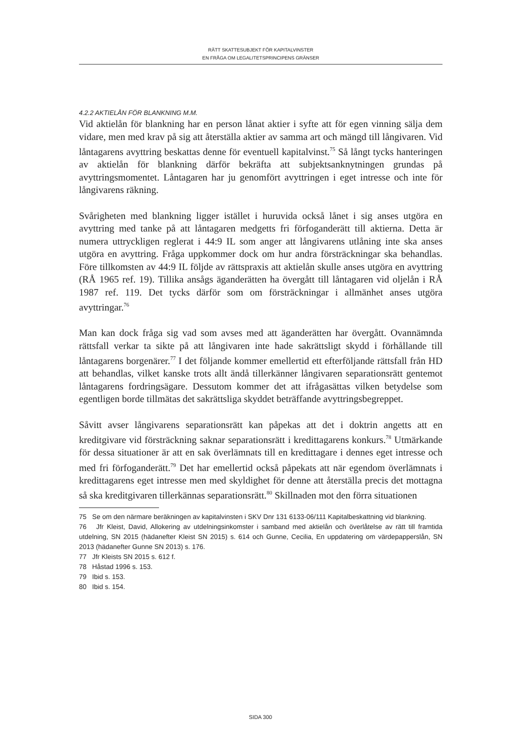RÄTT SKATTESUBJEKT FÖR KAPITALVINSTER
EN FRÅGA OM LEGALITETSPRINCIPENS GRÄNSER
4.2.2 AKTIELÅN FÖR BLANKNING M.M.
Vid aktielån för blankning har en person lånat aktier i syfte att för egen vinning sälja dem vidare, men med krav på sig att återställa aktier av samma art och mängd till långivaren. Vid låntagarens avyttring beskattas denne för eventuell kapitalvinst.<sup>75</sup> Så långt tycks hanteringen av aktielån för blankning därför bekräfta att subjektsanknytningen grundas på avyttringsmomentet. Låntagaren har ju genomfört avyttringen i eget intresse och inte för långivarens räkning.
Svårigheten med blankning ligger istället i huruvida också lånet i sig anses utgöra en avyttring med tanke på att låntagaren medgetts fri förfoganderätt till aktierna. Detta är numera uttryckligen reglerat i 44:9 IL som anger att långivarens utlåning inte ska anses utgöra en avyttring. Fråga uppkommer dock om hur andra försträckningar ska behandlas. Före tillkomsten av 44:9 IL följde av rättspraxis att aktielån skulle anses utgöra en avyttring (RÅ 1965 ref. 19). Tillika ansågs äganderätten ha övergått till låntagaren vid oljelån i RÅ 1987 ref. 119. Det tycks därför som om försträckningar i allmänhet anses utgöra avyttringar.<sup>76</sup>
Man kan dock fråga sig vad som avses med att äganderätten har övergått. Ovannämnda rättsfall verkar ta sikte på att långivaren inte hade sakrättsligt skydd i förhållande till låntagarens borgenärer.<sup>77</sup> I det följande kommer emellertid ett efterföljande rättsfall från HD att behandlas, vilket kanske trots allt ändå tillerkänner långivaren separationsrätt gentemot låntagarens fordringsägare. Dessutom kommer det att ifrågasättas vilken betydelse som egentligen borde tillmätas det sakrättsliga skyddet beträffande avyttringsbegreppet.
Såvitt avser långivarens separationsrätt kan påpekas att det i doktrin angetts att en kreditgivare vid försträckning saknar separationsrätt i kredittagarens konkurs.<sup>78</sup> Utmärkande för dessa situationer är att en sak överlämnats till en kredittagare i dennes eget intresse och med fri förfoganderätt.<sup>79</sup> Det har emellertid också påpekats att när egendom överlämnats i kredittagarens eget intresse men med skyldighet för denne att återställa precis det mottagna så ska kreditgivaren tillerkännas separationsrätt.<sup>80</sup> Skillnaden mot den förra situationen
75 Se om den närmare beräkningen av kapitalvinsten i SKV Dnr 131 6133-06/111 Kapitalbeskattning vid blankning.
76 Jfr Kleist, David, Allokering av utdelningsinkomster i samband med aktielån och överlåtelse av rätt till framtida utdelning, SN 2015 (hädanefter Kleist SN 2015) s. 614 och Gunne, Cecilia, En uppdatering om värdepapperslån, SN 2013 (hädanefter Gunne SN 2013) s. 176.
77 Jfr Kleists SN 2015 s. 612 f.
78 Håstad 1996 s. 153.
79 Ibid s. 153.
80 Ibid s. 154.
SIDA 300